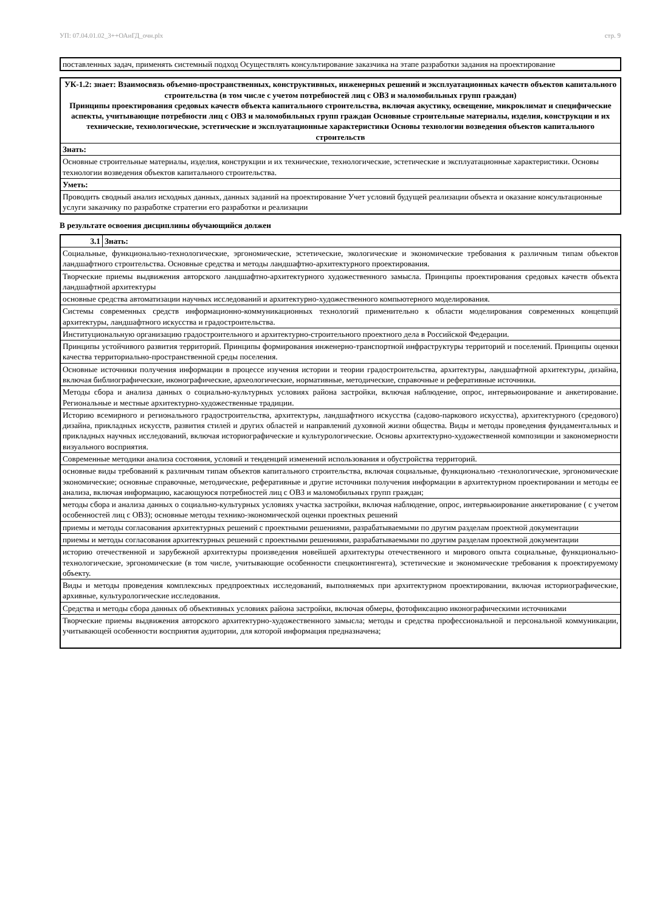УП: 07.04.01.02_3++ОАиГД_очн.plx стр. 9
| поставленных задач, применять системный подход Осуществлять консультирование заказчика на этапе разработки задания на проектирование |
| УК-1.2: знает: Взаимосвязь объемно-пространственных, конструктивных, инженерных решений и эксплуатационных качеств объектов капитального строительства (в том числе с учетом потребностей лиц с ОВЗ и маломобильных групп граждан) Принципы проектирования средовых качеств объекта капитального строительства, включая акустику, освещение, микроклимат и специфические аспекты, учитывающие потребности лиц с ОВЗ и маломобильных групп граждан Основные строительные материалы, изделия, конструкции и их технические, технологические, эстетические и эксплуатационные характеристики Основы технологии возведения объектов капитального строительств |
| Знать: |
| Основные строительные материалы, изделия, конструкции и их технические, технологические, эстетические и эксплуатационные характеристики. Основы технологии возведения объектов капитального строительства. |
| Уметь: |
| Проводить сводный анализ исходных данных, данных заданий на проектирование Учет условий будущей реализации объекта и оказание консультационные услуги заказчику по разработке стратегии его разработки и реализации |
В результате освоения дисциплины обучающийся должен
| 3.1 | Знать: |
| Социальные, функционально-технологические, эргономические, эстетические, экологические и экономические требования к различным типам объектов ландшафтного строительства. Основные средства и методы ландшафтно-архитектурного проектирования. | |
| Творческие приемы выдвижения авторского ландшафтно-архитектурного художественного замысла. Принципы проектирования средовых качеств объекта ландшафтной архитектуры | |
| основные средства автоматизации научных исследований и архитектурно-художественного компьютерного моделирования. | |
| Системы современных средств информационно-коммуникационных технологий применительно к области моделирования современных концепций архитектуры, ландшафтного искусства и градостроительства. | |
| Институциональную организацию градостроительного и архитектурно-строительного проектного дела в Российской Федерации. | |
| Принципы устойчивого развития территорий. Принципы формирования инженерно-транспортной инфраструктуры территорий и поселений. Принципы оценки качества территориально-пространственной среды поселения. | |
| Основные источники получения информации в процессе изучения истории и теории градостроительства, архитектуры, ландшафтной архитектуры, дизайна, включая библиографические, иконографические, археологические, нормативные, методические, справочные и реферативные источники. | |
| Методы сбора и анализа данных о социально-культурных условиях района застройки, включая наблюдение, опрос, интервьюирование и анкетирование. Региональные и местные архитектурно-художественные традиции. | |
| Историю всемирного и регионального градостроительства, архитектуры, ландшафтного искусства (садово-паркового искусства), архитектурного (средового) дизайна, прикладных искусств, развития стилей и других областей и направлений духовной жизни общества. Виды и методы проведения фундаментальных и прикладных научных исследований, включая историографические и культурологические. Основы архитектурно-художественной композиции и закономерности визуального восприятия. | |
| Современные методики анализа состояния, условий и тенденций изменений использования и обустройства территорий. | |
| основные виды требований к различным типам объектов капитального строительства, включая социальные, функционально -технологические, эргономические экономические; основные справочные, методические, реферативные и другие источники получения информации в архитектурном проектировании и методы ее анализа, включая информацию, касающуюся потребностей лиц с ОВЗ и маломобильных групп граждан; | |
| методы сбора и анализа данных о социально-культурных условиях участка застройки, включая наблюдение, опрос, интервьюирование анкетирование ( с учетом особенностей лиц с ОВЗ); основные методы технико-экономической оценки проектных решений | |
| приемы и методы согласования архитектурных решений с проектными решениями, разрабатываемыми по другим разделам проектной документации | |
| приемы и методы согласования архитектурных решений с проектными решениями, разрабатываемыми по другим разделам проектной документации | |
| историю отечественной и зарубежной архитектуры произведения новейшей архитектуры отечественного и мирового опыта социальные, функционально-технологические, эргономические (в том числе, учитывающие особенности спецконтингента), эстетические и экономические требования к проектируемому объекту. | |
| Виды и методы проведения комплексных предпроектных исследований, выполняемых при архитектурном проектировании, включая историографические, архивные, культурологические исследования. | |
| Средства и методы сбора данных об объективных условиях района застройки, включая обмеры, фотофиксацию иконографическими источниками | |
| Творческие приемы выдвижения авторского архитектурно-художественного замысла; методы и средства профессиональной и персональной коммуникации, учитывающей особенности восприятия аудитории, для которой информация предназначена; | |